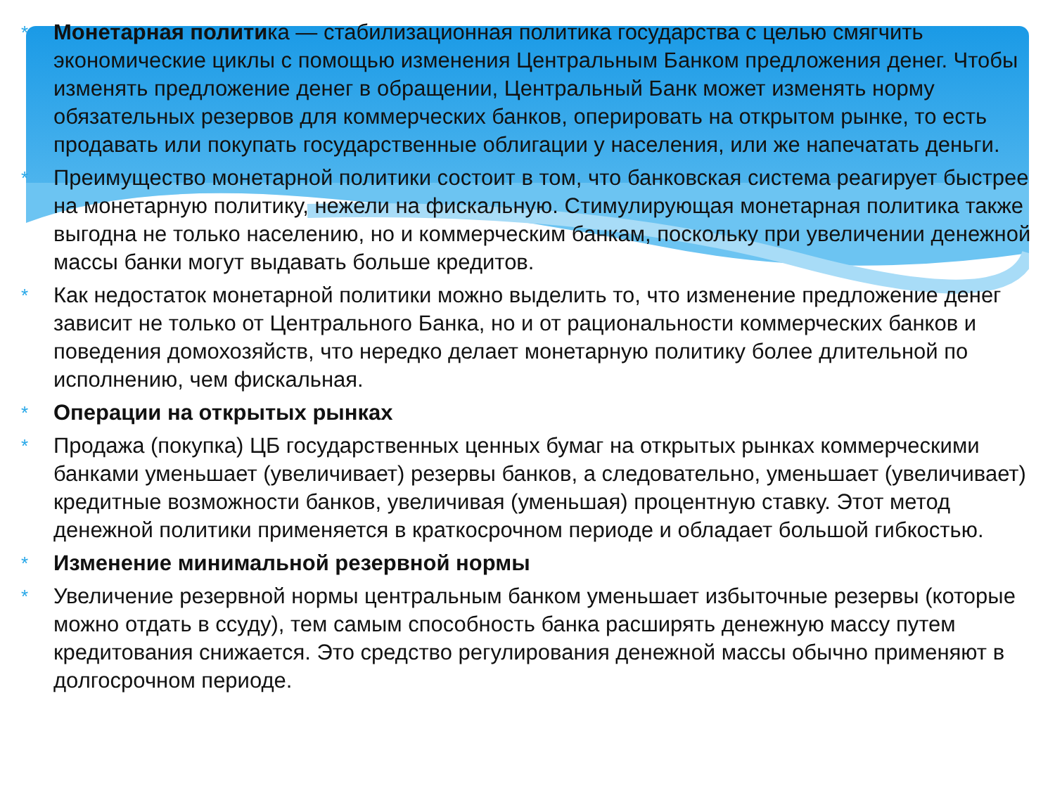* Монетарная политика — стабилизационная политика государства с целью смягчить экономические циклы с помощью изменения Центральным Банком предложения денег. Чтобы изменять предложение денег в обращении, Центральный Банк может изменять норму обязательных резервов для коммерческих банков, оперировать на открытом рынке, то есть продавать или покупать государственные облигации у населения, или же напечатать деньги.
* Преимущество монетарной политики состоит в том, что банковская система реагирует быстрее на монетарную политику, нежели на фискальную. Стимулирующая монетарная политика также выгодна не только населению, но и коммерческим банкам, поскольку при увеличении денежной массы банки могут выдавать больше кредитов.
* Как недостаток монетарной политики можно выделить то, что изменение предложение денег зависит не только от Центрального Банка, но и от рациональности коммерческих банков и поведения домохозяйств, что нередко делает монетарную политику более длительной по исполнению, чем фискальная.
* Операции на открытых рынках
* Продажа (покупка) ЦБ государственных ценных бумаг на открытых рынках коммерческими банками уменьшает (увеличивает) резервы банков, а следовательно, уменьшает (увеличивает) кредитные возможности банков, увеличивая (уменьшая) процентную ставку. Этот метод денежной политики применяется в краткосрочном периоде и обладает большой гибкостью.
* Изменение минимальной резервной нормы
* Увеличение резервной нормы центральным банком уменьшает избыточные резервы (которые можно отдать в ссуду), тем самым способность банка расширять денежную массу путем кредитования снижается. Это средство регулирования денежной массы обычно применяют в долгосрочном периоде.